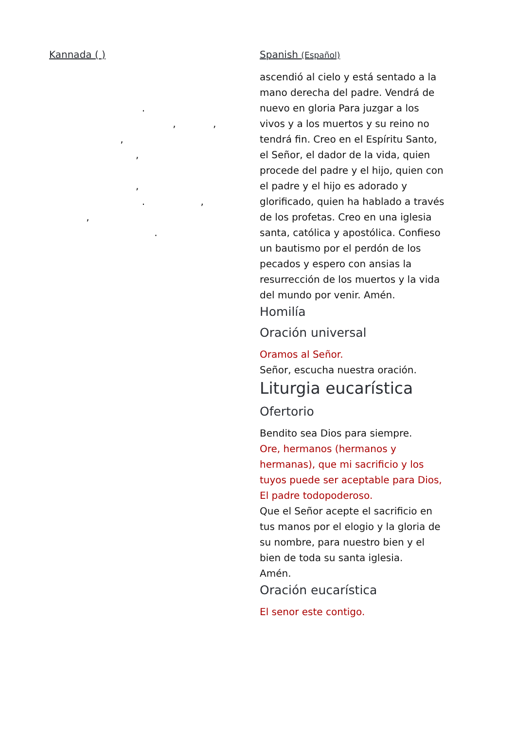Kannada ( )
.
, ,
,
,
,
. ,
,
.
Spanish (Español)
ascendió al cielo y está sentado a la mano derecha del padre. Vendrá de nuevo en gloria Para juzgar a los vivos y a los muertos y su reino no tendrá fin. Creo en el Espíritu Santo, el Señor, el dador de la vida, quien procede del padre y el hijo, quien con el padre y el hijo es adorado y glorificado, quien ha hablado a través de los profetas. Creo en una iglesia santa, católica y apostólica. Confieso un bautismo por el perdón de los pecados y espero con ansias la resurrección de los muertos y la vida del mundo por venir. Amén.
Homilía
Oración universal
Oramos al Señor.
Señor, escucha nuestra oración.
Liturgia eucarística
Ofertorio
Bendito sea Dios para siempre.
Ore, hermanos (hermanos y hermanas), que mi sacrificio y los tuyos puede ser aceptable para Dios, El padre todopoderoso.
Que el Señor acepte el sacrificio en tus manos por el elogio y la gloria de su nombre, para nuestro bien y el bien de toda su santa iglesia.
Amén.
Oración eucarística
El senor este contigo.